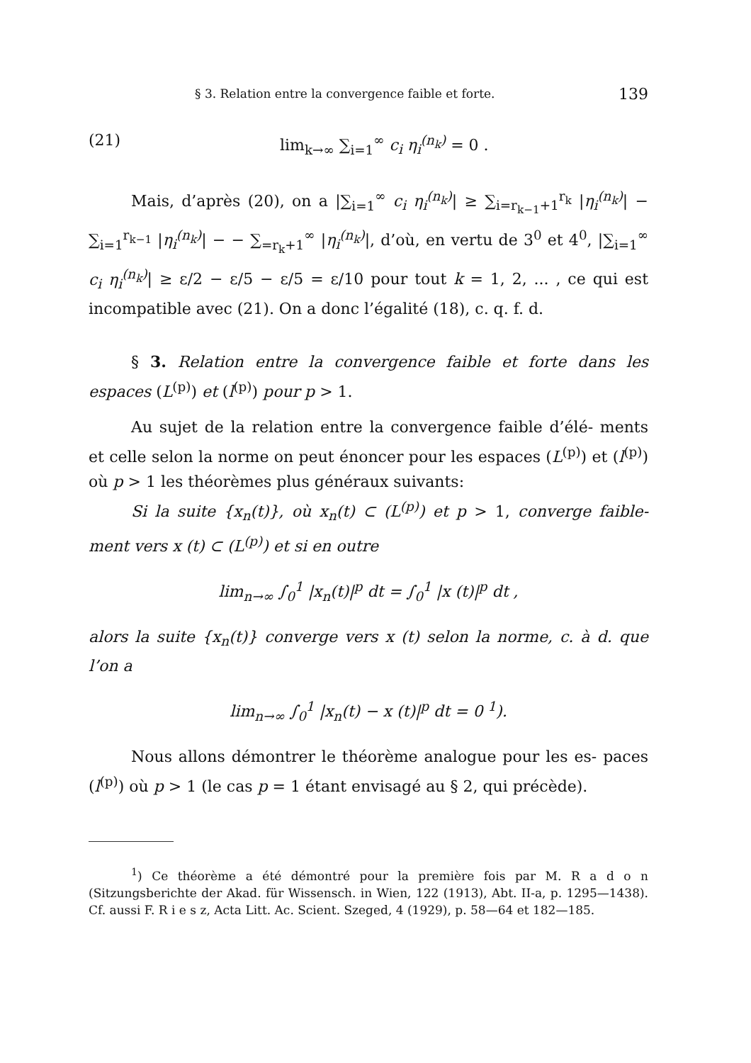§ 3. Relation entre la convergence faible et forte. 139
(21) lim<sub>k→∞</sub> ∑<sub>i=1</sub><sup>∞</sup> c<sub>i</sub> η<sub>i</sub><sup>(n<sub>k</sub>)</sup> = 0 .
Mais, d’après (20), on a |∑<sub>i=1</sub><sup>∞</sup> c<sub>i</sub> η<sub>i</sub><sup>(n<sub>k</sub>)</sup>| ≥ ∑<sub>i=r<sub>k−1</sub>+1</sub><sup>r<sub>k</sub></sup> |η<sub>i</sub><sup>(n<sub>k</sub>)</sup>| − ∑<sub>i=1</sub><sup>r<sub>k−1</sub></sup> |η<sub>i</sub><sup>(n<sub>k</sub>)</sup>| − − ∑<sub>=r<sub>k</sub>+1</sub><sup>∞</sup> |η<sub>i</sub><sup>(n<sub>k</sub>)</sup>|, d’où, en vertu de 3<sup>0</sup> et 4<sup>0</sup>, |∑<sub>i=1</sub><sup>∞</sup> c<sub>i</sub> η<sub>i</sub><sup>(n<sub>k</sub>)</sup>| ≥ ε/2 − ε/5 − ε/5 = ε/10 pour tout k = 1, 2, ... , ce qui est incompatible avec (21). On a donc l’égalité (18), c. q. f. d.
§ 3. Relation entre la convergence faible et forte dans les espaces (L<sup>(p)</sup>) et (l<sup>(p)</sup>) pour p > 1.
Au sujet de la relation entre la convergence faible d’élé- ments et celle selon la norme on peut énoncer pour les espaces (L<sup>(p)</sup>) et (l<sup>(p)</sup>) où p > 1 les théorèmes plus généraux suivants:
Si la suite {x<sub>n</sub>(t)}, où x<sub>n</sub>(t) ⊂ (L<sup>(p)</sup>) et p > 1, converge faible- ment vers x (t) ⊂ (L<sup>(p)</sup>) et si en outre
lim<sub>n→∞</sub> ∫<sub>0</sub><sup>1</sup> |x<sub>n</sub>(t)|<sup>p</sup> dt = ∫<sub>0</sub><sup>1</sup> |x (t)|<sup>p</sup> dt ,
alors la suite {x<sub>n</sub>(t)} converge vers x (t) selon la norme, c. à d. que l’on a
lim<sub>n→∞</sub> ∫<sub>0</sub><sup>1</sup> |x<sub>n</sub>(t) − x (t)|<sup>p</sup> dt = 0 <sup>1</sup>).
Nous allons démontrer le théorème analogue pour les es- paces (l<sup>(p)</sup>) où p > 1 (le cas p = 1 étant envisagé au § 2, qui précède).
<sup>1</sup>) Ce théorème a été démontré pour la première fois par M. R a d o n (Sitzungsberichte der Akad. für Wissensch. in Wien, 122 (1913), Abt. II-a, p. 1295—1438). Cf. aussi F. R i e s z, Acta Litt. Ac. Scient. Szeged, 4 (1929), p. 58—64 et 182—185.